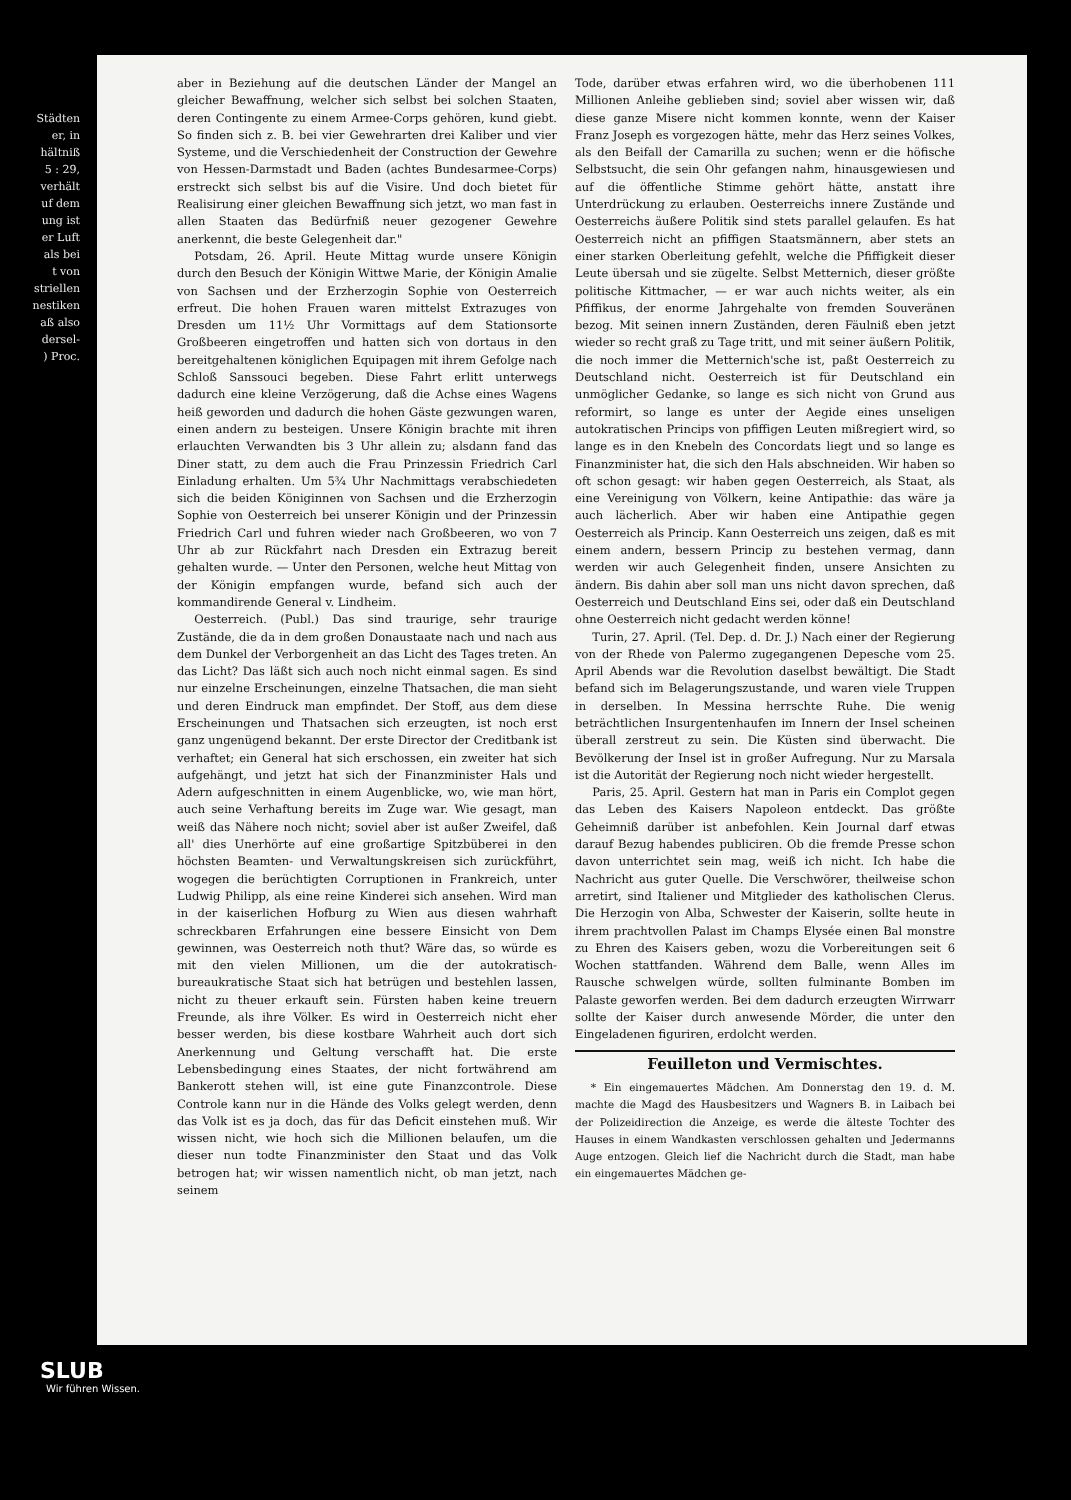Städten
er, in
hältniß
5 : 29,
verhält
uf dem
ung ist
er Luft
als bei
t von
striellen
nestiken
aß also
dersel-
) Proc.
aber in Beziehung auf die deutschen Länder der Mangel an gleicher Bewaffnung, welcher sich selbst bei solchen Staaten, deren Contingente zu einem Armee-Corps gehören, kund giebt. So finden sich z. B. bei vier Gewehrarten drei Kaliber und vier Systeme, und die Verschiedenheit der Construction der Gewehre von Hessen-Darmstadt und Baden (achtes Bundesarmee-Corps) erstreckt sich selbst bis auf die Visire. Und doch bietet für Realisirung einer gleichen Bewaffnung sich jetzt, wo man fast in allen Staaten das Bedürfniß neuer gezogener Gewehre anerkennt, die beste Gelegenheit dar."
Potsdam, 26. April. Heute Mittag wurde unsere Königin durch den Besuch der Königin Wittwe Marie, der Königin Amalie von Sachsen und der Erzherzogin Sophie von Oesterreich erfreut. Die hohen Frauen waren mittelst Extrazuges von Dresden um 11½ Uhr Vormittags auf dem Stationsorte Großbeeren eingetroffen und hatten sich von dortaus in den bereitgehaltenen königlichen Equipagen mit ihrem Gefolge nach Schloß Sanssouci begeben. Diese Fahrt erlitt unterwegs dadurch eine kleine Verzögerung, daß die Achse eines Wagens heiß geworden und dadurch die hohen Gäste gezwungen waren, einen andern zu besteigen. Unsere Königin brachte mit ihren erlauchten Verwandten bis 3 Uhr allein zu; alsdann fand das Diner statt, zu dem auch die Frau Prinzessin Friedrich Carl Einladung erhalten. Um 5¾ Uhr Nachmittags verabschiedeten sich die beiden Königinnen von Sachsen und die Erzherzogin Sophie von Oesterreich bei unserer Königin und der Prinzessin Friedrich Carl und fuhren wieder nach Großbeeren, wo von 7 Uhr ab zur Rückfahrt nach Dresden ein Extrazug bereit gehalten wurde. — Unter den Personen, welche heut Mittag von der Königin empfangen wurde, befand sich auch der kommandirende General v. Lindheim.
Oesterreich. (Publ.) Das sind traurige, sehr traurige Zustände, die da in dem großen Donaustaate nach und nach aus dem Dunkel der Verborgenheit an das Licht des Tages treten. An das Licht? Das läßt sich auch noch nicht einmal sagen. Es sind nur einzelne Erscheinungen, einzelne Thatsachen, die man sieht und deren Eindruck man empfindet. Der Stoff, aus dem diese Erscheinungen und Thatsachen sich erzeugten, ist noch erst ganz ungenügend bekannt. Der erste Director der Creditbank ist verhaftet; ein General hat sich erschossen, ein zweiter hat sich aufgehängt, und jetzt hat sich der Finanzminister Hals und Adern aufgeschnitten in einem Augenblicke, wo, wie man hört, auch seine Verhaftung bereits im Zuge war. Wie gesagt, man weiß das Nähere noch nicht; soviel aber ist außer Zweifel, daß all' dies Unerhörte auf eine großartige Spitzbüberei in den höchsten Beamten- und Verwaltungskreisen sich zurückführt, wogegen die berüchtigten Corruptionen in Frankreich, unter Ludwig Philipp, als eine reine Kinderei sich ansehen. Wird man in der kaiserlichen Hofburg zu Wien aus diesen wahrhaft schreckbaren Erfahrungen eine bessere Einsicht von Dem gewinnen, was Oesterreich noth thut? Wäre das, so würde es mit den vielen Millionen, um die der autokratisch-bureaukratische Staat sich hat betrügen und bestehlen lassen, nicht zu theuer erkauft sein. Fürsten haben keine treuern Freunde, als ihre Völker. Es wird in Oesterreich nicht eher besser werden, bis diese kostbare Wahrheit auch dort sich Anerkennung und Geltung verschafft hat. Die erste Lebensbedingung eines Staates, der nicht fortwährend am Bankerott stehen will, ist eine gute Finanzcontrole. Diese Controle kann nur in die Hände des Volks gelegt werden, denn das Volk ist es ja doch, das für das Deficit einstehen muß. Wir wissen nicht, wie hoch sich die Millionen belaufen, um die dieser nun todte Finanzminister den Staat und das Volk betrogen hat; wir wissen namentlich nicht, ob man jetzt, nach seinem
Tode, darüber etwas erfahren wird, wo die überhobenen 111 Millionen Anleihe geblieben sind; soviel aber wissen wir, daß diese ganze Misere nicht kommen konnte, wenn der Kaiser Franz Joseph es vorgezogen hätte, mehr das Herz seines Volkes, als den Beifall der Camarilla zu suchen; wenn er die höfische Selbstsucht, die sein Ohr gefangen nahm, hinausgewiesen und auf die öffentliche Stimme gehört hätte, anstatt ihre Unterdrückung zu erlauben. Oesterreichs innere Zustände und Oesterreichs äußere Politik sind stets parallel gelaufen. Es hat Oesterreich nicht an pfiffigen Staatsmännern, aber stets an einer starken Oberleitung gefehlt, welche die Pfiffigkeit dieser Leute übersah und sie zügelte. Selbst Metternich, dieser größte politische Kittmacher, — er war auch nichts weiter, als ein Pfiffikus, der enorme Jahrgehalte von fremden Souveränen bezog. Mit seinen innern Zuständen, deren Fäulniß eben jetzt wieder so recht graß zu Tage tritt, und mit seiner äußern Politik, die noch immer die Metternich'sche ist, paßt Oesterreich zu Deutschland nicht. Oesterreich ist für Deutschland ein unmöglicher Gedanke, so lange es sich nicht von Grund aus reformirt, so lange es unter der Aegide eines unseligen autokratischen Princips von pfiffigen Leuten mißregiert wird, so lange es in den Knebeln des Concordats liegt und so lange es Finanzminister hat, die sich den Hals abschneiden. Wir haben so oft schon gesagt: wir haben gegen Oesterreich, als Staat, als eine Vereinigung von Völkern, keine Antipathie: das wäre ja auch lächerlich. Aber wir haben eine Antipathie gegen Oesterreich als Princip. Kann Oesterreich uns zeigen, daß es mit einem andern, bessern Princip zu bestehen vermag, dann werden wir auch Gelegenheit finden, unsere Ansichten zu ändern. Bis dahin aber soll man uns nicht davon sprechen, daß Oesterreich und Deutschland Eins sei, oder daß ein Deutschland ohne Oesterreich nicht gedacht werden könne!
Turin, 27. April. (Tel. Dep. d. Dr. J.) Nach einer der Regierung von der Rhede von Palermo zugegangenen Depesche vom 25. April Abends war die Revolution daselbst bewältigt. Die Stadt befand sich im Belagerungszustande, und waren viele Truppen in derselben. In Messina herrschte Ruhe. Die wenig beträchtlichen Insurgentenhaufen im Innern der Insel scheinen überall zerstreut zu sein. Die Küsten sind überwacht. Die Bevölkerung der Insel ist in großer Aufregung. Nur zu Marsala ist die Autorität der Regierung noch nicht wieder hergestellt.
Paris, 25. April. Gestern hat man in Paris ein Complot gegen das Leben des Kaisers Napoleon entdeckt. Das größte Geheimniß darüber ist anbefohlen. Kein Journal darf etwas darauf Bezug habendes publiciren. Ob die fremde Presse schon davon unterrichtet sein mag, weiß ich nicht. Ich habe die Nachricht aus guter Quelle. Die Verschwörer, theilweise schon arretirt, sind Italiener und Mitglieder des katholischen Clerus. Die Herzogin von Alba, Schwester der Kaiserin, sollte heute in ihrem prachtvollen Palast im Champs Elysée einen Bal monstre zu Ehren des Kaisers geben, wozu die Vorbereitungen seit 6 Wochen stattfanden. Während dem Balle, wenn Alles im Rausche schwelgen würde, sollten fulminante Bomben im Palaste geworfen werden. Bei dem dadurch erzeugten Wirrwarr sollte der Kaiser durch anwesende Mörder, die unter den Eingeladenen figuriren, erdolcht werden.
Feuilleton und Vermischtes.
* Ein eingemauertes Mädchen. Am Donnerstag den 19. d. M. machte die Magd des Hausbesitzers und Wagners B. in Laibach bei der Polizeidirection die Anzeige, es werde die älteste Tochter des Hauses in einem Wandkasten verschlossen gehalten und Jedermanns Auge entzogen. Gleich lief die Nachricht durch die Stadt, man habe ein eingemauertes Mädchen ge-
SLUB
Wir führen Wissen.